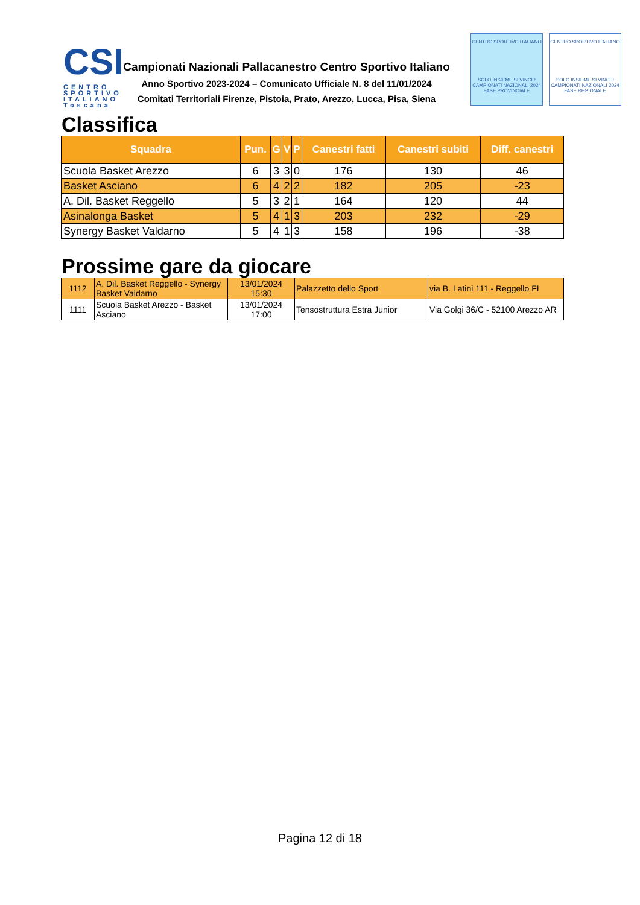CSI
CENTRO SPORTIVO ITALIANO Toscana
Campionati Nazionali Pallacanestro Centro Sportivo Italiano
Anno Sportivo 2023-2024 – Comunicato Ufficiale N. 8 del 11/01/2024
Comitati Territoriali Firenze, Pistoia, Prato, Arezzo, Lucca, Pisa, Siena
CENTRO SPORTIVO ITALIANO
SOLO INSIEME SI VINCE!
CAMPIONATI NAZIONALI 2024
FASE PROVINCIALE
CENTRO SPORTIVO ITALIANO
SOLO INSIEME SI VINCE!
CAMPIONATI NAZIONALI 2024
FASE REGIONALE
Classifica
| Squadra | Pun. | G | V | P | Canestri fatti | Canestri subiti | Diff. canestri |
| --- | --- | --- | --- | --- | --- | --- | --- |
| Scuola Basket Arezzo | 6 | 3 | 3 | 0 | 176 | 130 | 46 |
| Basket Asciano | 6 | 4 | 2 | 2 | 182 | 205 | -23 |
| A. Dil. Basket Reggello | 5 | 3 | 2 | 1 | 164 | 120 | 44 |
| Asinalonga Basket | 5 | 4 | 1 | 3 | 203 | 232 | -29 |
| Synergy Basket Valdarno | 5 | 4 | 1 | 3 | 158 | 196 | -38 |
Prossime gare da giocare
| 1112 | A. Dil. Basket Reggello - Synergy Basket Valdarno | 13/01/2024 15:30 | Palazzetto dello Sport | via B. Latini 111 - Reggello FI |
| 1111 | Scuola Basket Arezzo - Basket Asciano | 13/01/2024 17:00 | Tensostruttura Estra Junior | Via Golgi 36/C - 52100 Arezzo AR |
Pagina 12 di 18